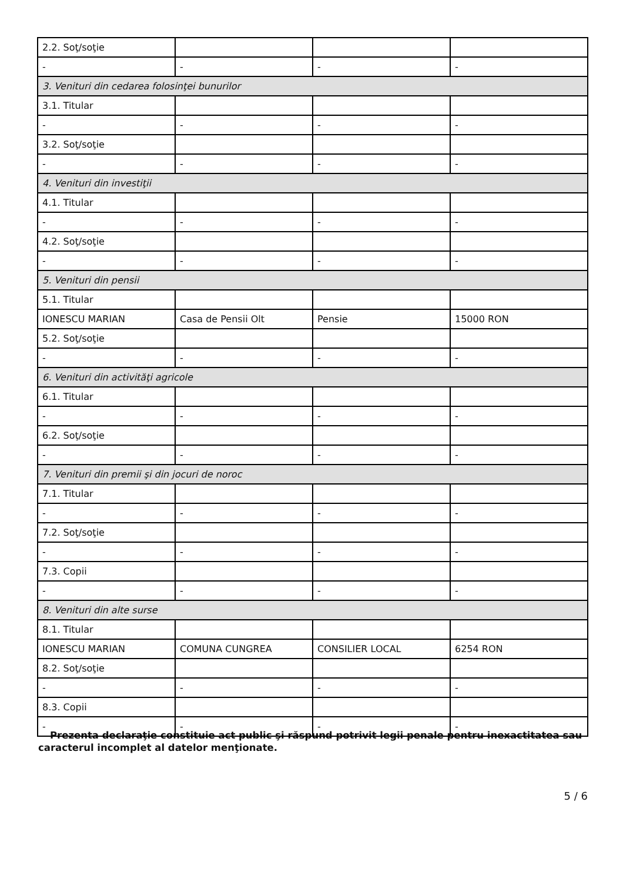| 2.2. Soţ/soţie | | | |
| - | - | - | - |
| 3. Venituri din cedarea folosinţei bunurilor | | | |
| 3.1. Titular | | | |
| - | - | - | - |
| 3.2. Soţ/soţie | | | |
| - | - | - | - |
| 4. Venituri din investiţii | | | |
| 4.1. Titular | | | |
| - | - | - | - |
| 4.2. Soţ/soţie | | | |
| - | - | - | - |
| 5. Venituri din pensii | | | |
| 5.1. Titular | | | |
| IONESCU MARIAN | Casa de Pensii Olt | Pensie | 15000 RON |
| 5.2. Soţ/soţie | | | |
| - | - | - | - |
| 6. Venituri din activităţi agricole | | | |
| 6.1. Titular | | | |
| - | - | - | - |
| 6.2. Soţ/soţie | | | |
| - | - | - | - |
| 7. Venituri din premii şi din jocuri de noroc | | | |
| 7.1. Titular | | | |
| - | - | - | - |
| 7.2. Soţ/soţie | | | |
| - | - | - | - |
| 7.3. Copii | | | |
| - | - | - | - |
| 8. Venituri din alte surse | | | |
| 8.1. Titular | | | |
| IONESCU MARIAN | COMUNA CUNGREA | CONSILIER LOCAL | 6254 RON |
| 8.2. Soţ/soţie | | | |
| - | - | - | - |
| 8.3. Copii | | | |
| - | - | - | - |
Prezenta declaraţie constituie act public şi răspund potrivit legii penale pentru inexactitatea sau caracterul incomplet al datelor menţionate.
5 / 6